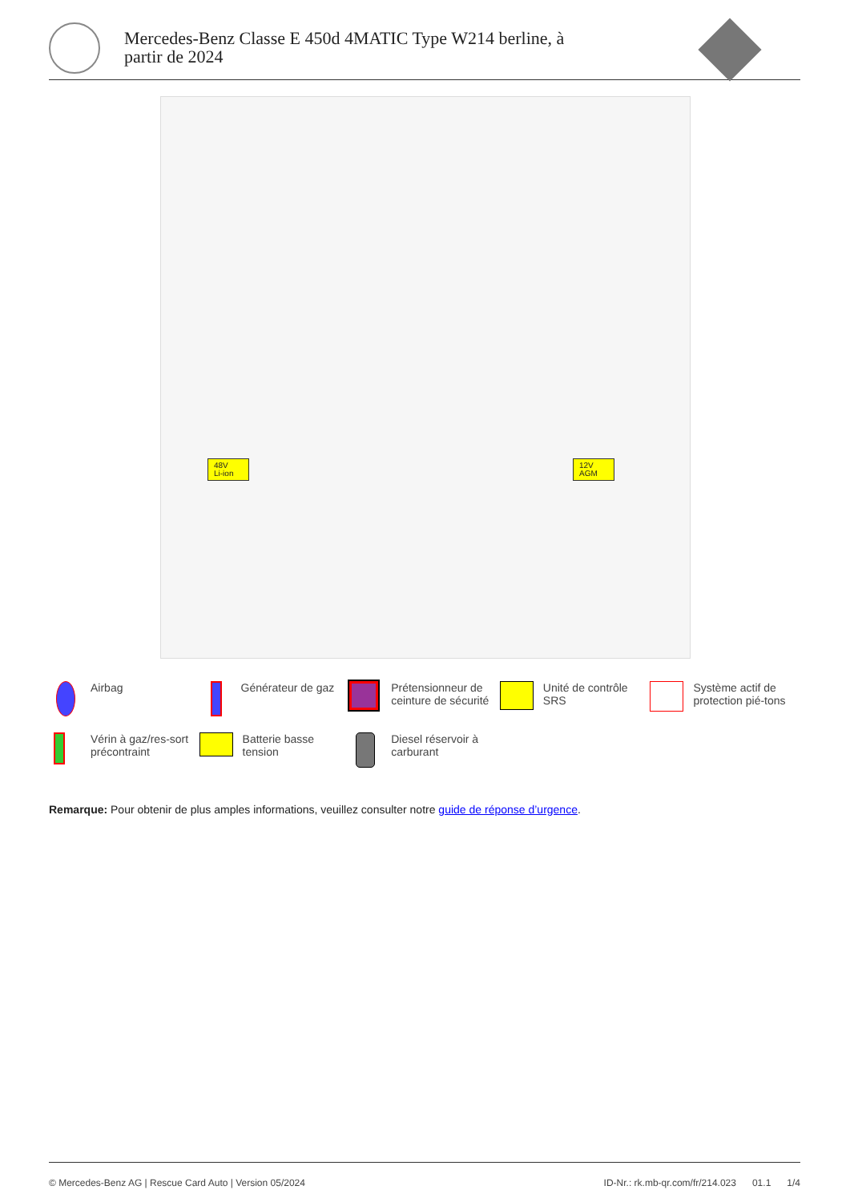Mercedes-Benz Classe E 450d 4MATIC Type W214 berline, à partir de 2024
48V
Li-ion
12V
AGM
Airbag
Générateur de gaz
Prétensionneur de ceinture de sécurité
Unité de contrôle SRS
Système actif de protection pié-tons
Vérin à gaz/res-sort précontraint
Batterie basse tension
Diesel réservoir à carburant
Remarque: Pour obtenir de plus amples informations, veuillez consulter notre guide de réponse d’urgence.
© Mercedes-Benz AG | Rescue Card Auto | Version 05/2024 ID-Nr.: rk.mb-qr.com/fr/214.023 01.1 1/4